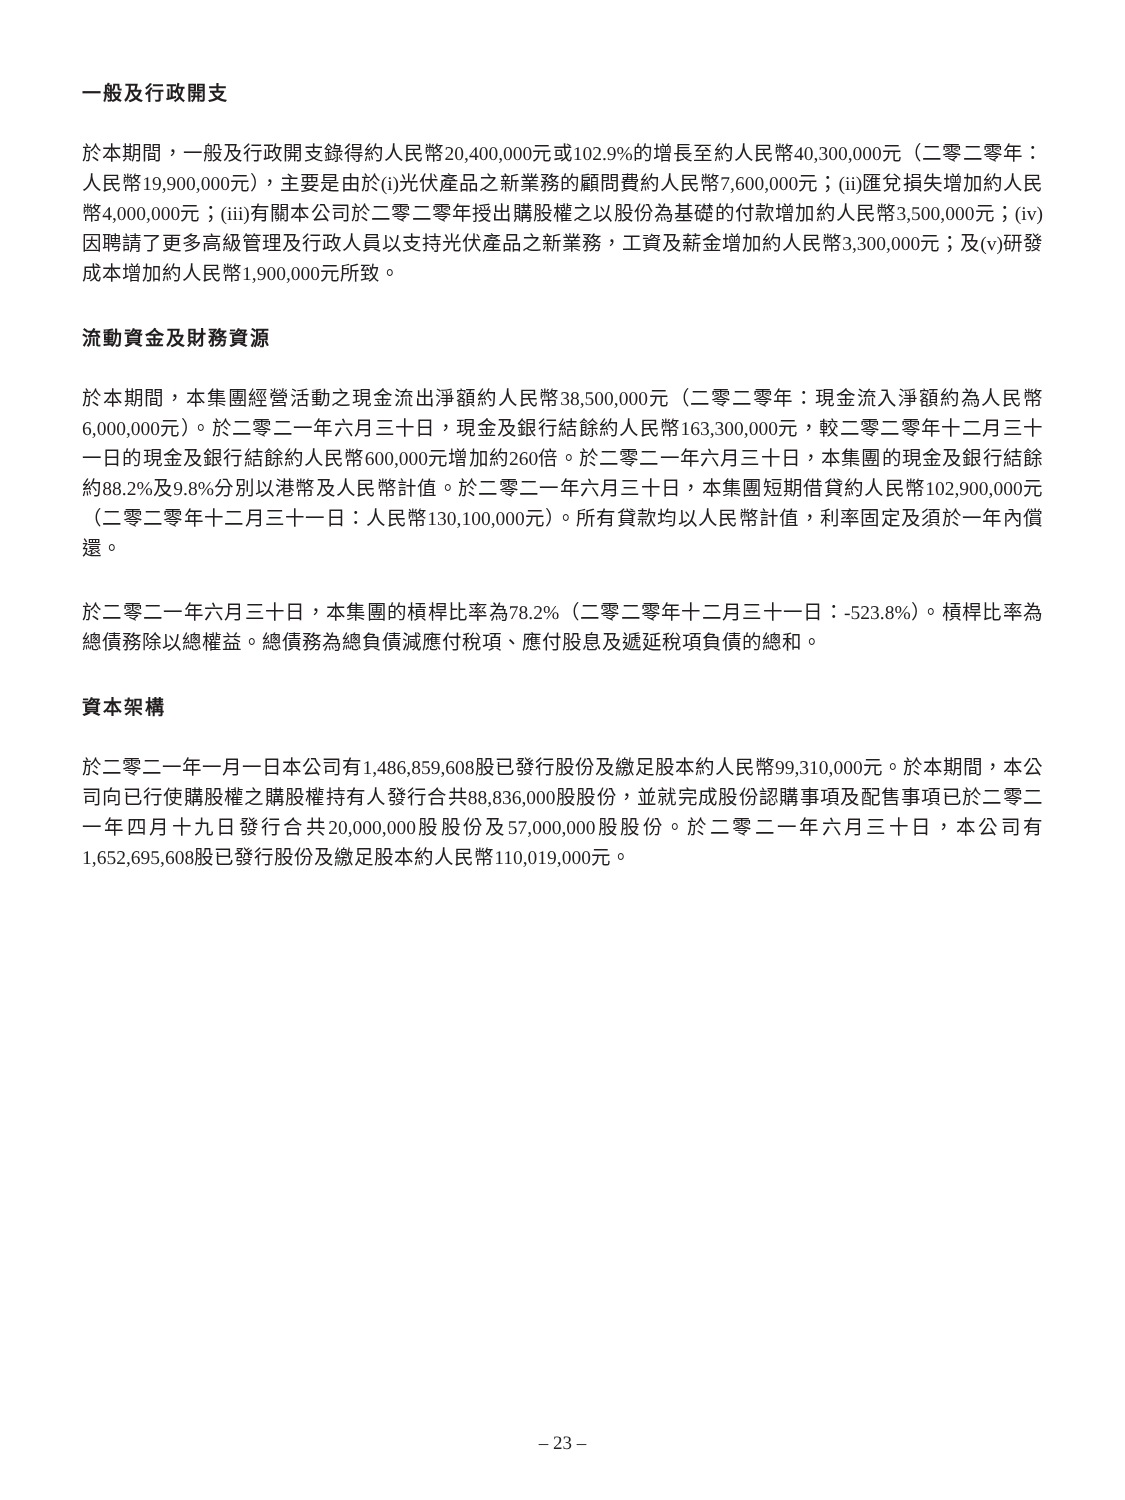一般及行政開支
於本期間，一般及行政開支錄得約人民幣20,400,000元或102.9%的增長至約人民幣40,300,000元（二零二零年：人民幣19,900,000元），主要是由於(i)光伏產品之新業務的顧問費約人民幣7,600,000元；(ii)匯兌損失增加約人民幣4,000,000元；(iii)有關本公司於二零二零年授出購股權之以股份為基礎的付款增加約人民幣3,500,000元；(iv)因聘請了更多高級管理及行政人員以支持光伏產品之新業務，工資及薪金增加約人民幣3,300,000元；及(v)研發成本增加約人民幣1,900,000元所致。
流動資金及財務資源
於本期間，本集團經營活動之現金流出淨額約人民幣38,500,000元（二零二零年：現金流入淨額約為人民幣6,000,000元）。於二零二一年六月三十日，現金及銀行結餘約人民幣163,300,000元，較二零二零年十二月三十一日的現金及銀行結餘約人民幣600,000元增加約260倍。於二零二一年六月三十日，本集團的現金及銀行結餘約88.2%及9.8%分別以港幣及人民幣計值。於二零二一年六月三十日，本集團短期借貸約人民幣102,900,000元（二零二零年十二月三十一日：人民幣130,100,000元）。所有貸款均以人民幣計值，利率固定及須於一年內償還。
於二零二一年六月三十日，本集團的槓桿比率為78.2%（二零二零年十二月三十一日：-523.8%）。槓桿比率為總債務除以總權益。總債務為總負債減應付稅項、應付股息及遞延稅項負債的總和。
資本架構
於二零二一年一月一日本公司有1,486,859,608股已發行股份及繳足股本約人民幣99,310,000元。於本期間，本公司向已行使購股權之購股權持有人發行合共88,836,000股股份，並就完成股份認購事項及配售事項已於二零二一年四月十九日發行合共20,000,000股股份及57,000,000股股份。於二零二一年六月三十日，本公司有1,652,695,608股已發行股份及繳足股本約人民幣110,019,000元。
– 23 –